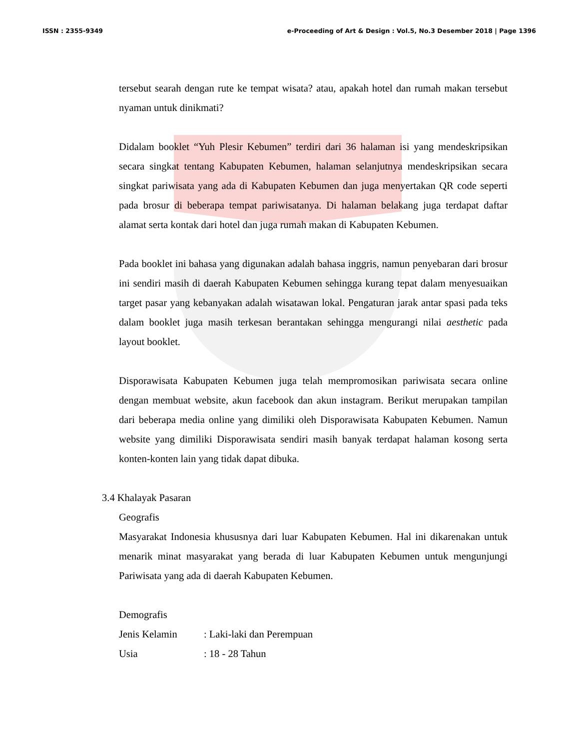ISSN : 2355-9349 e-Proceeding of Art & Design : Vol.5, No.3 Desember 2018 | Page 1396
tersebut searah dengan rute ke tempat wisata? atau, apakah hotel dan rumah makan tersebut nyaman untuk dinikmati?
Didalam booklet “Yuh Plesir Kebumen” terdiri dari 36 halaman isi yang mendeskripsikan secara singkat tentang Kabupaten Kebumen, halaman selanjutnya mendeskripsikan secara singkat pariwisata yang ada di Kabupaten Kebumen dan juga menyertakan QR code seperti pada brosur di beberapa tempat pariwisatanya. Di halaman belakang juga terdapat daftar alamat serta kontak dari hotel dan juga rumah makan di Kabupaten Kebumen.
Pada booklet ini bahasa yang digunakan adalah bahasa inggris, namun penyebaran dari brosur ini sendiri masih di daerah Kabupaten Kebumen sehingga kurang tepat dalam menyesuaikan target pasar yang kebanyakan adalah wisatawan lokal. Pengaturan jarak antar spasi pada teks dalam booklet juga masih terkesan berantakan sehingga mengurangi nilai aesthetic pada layout booklet.
Disporawisata Kabupaten Kebumen juga telah mempromosikan pariwisata secara online dengan membuat website, akun facebook dan akun instagram. Berikut merupakan tampilan dari beberapa media online yang dimiliki oleh Disporawisata Kabupaten Kebumen. Namun website yang dimiliki Disporawisata sendiri masih banyak terdapat halaman kosong serta konten-konten lain yang tidak dapat dibuka.
3.4 Khalayak Pasaran
Geografis
Masyarakat Indonesia khususnya dari luar Kabupaten Kebumen. Hal ini dikarenakan untuk menarik minat masyarakat yang berada di luar Kabupaten Kebumen untuk mengunjungi Pariwisata yang ada di daerah Kabupaten Kebumen.
Demografis
Jenis Kelamin : Laki-laki dan Perempuan
Usia : 18 - 28 Tahun